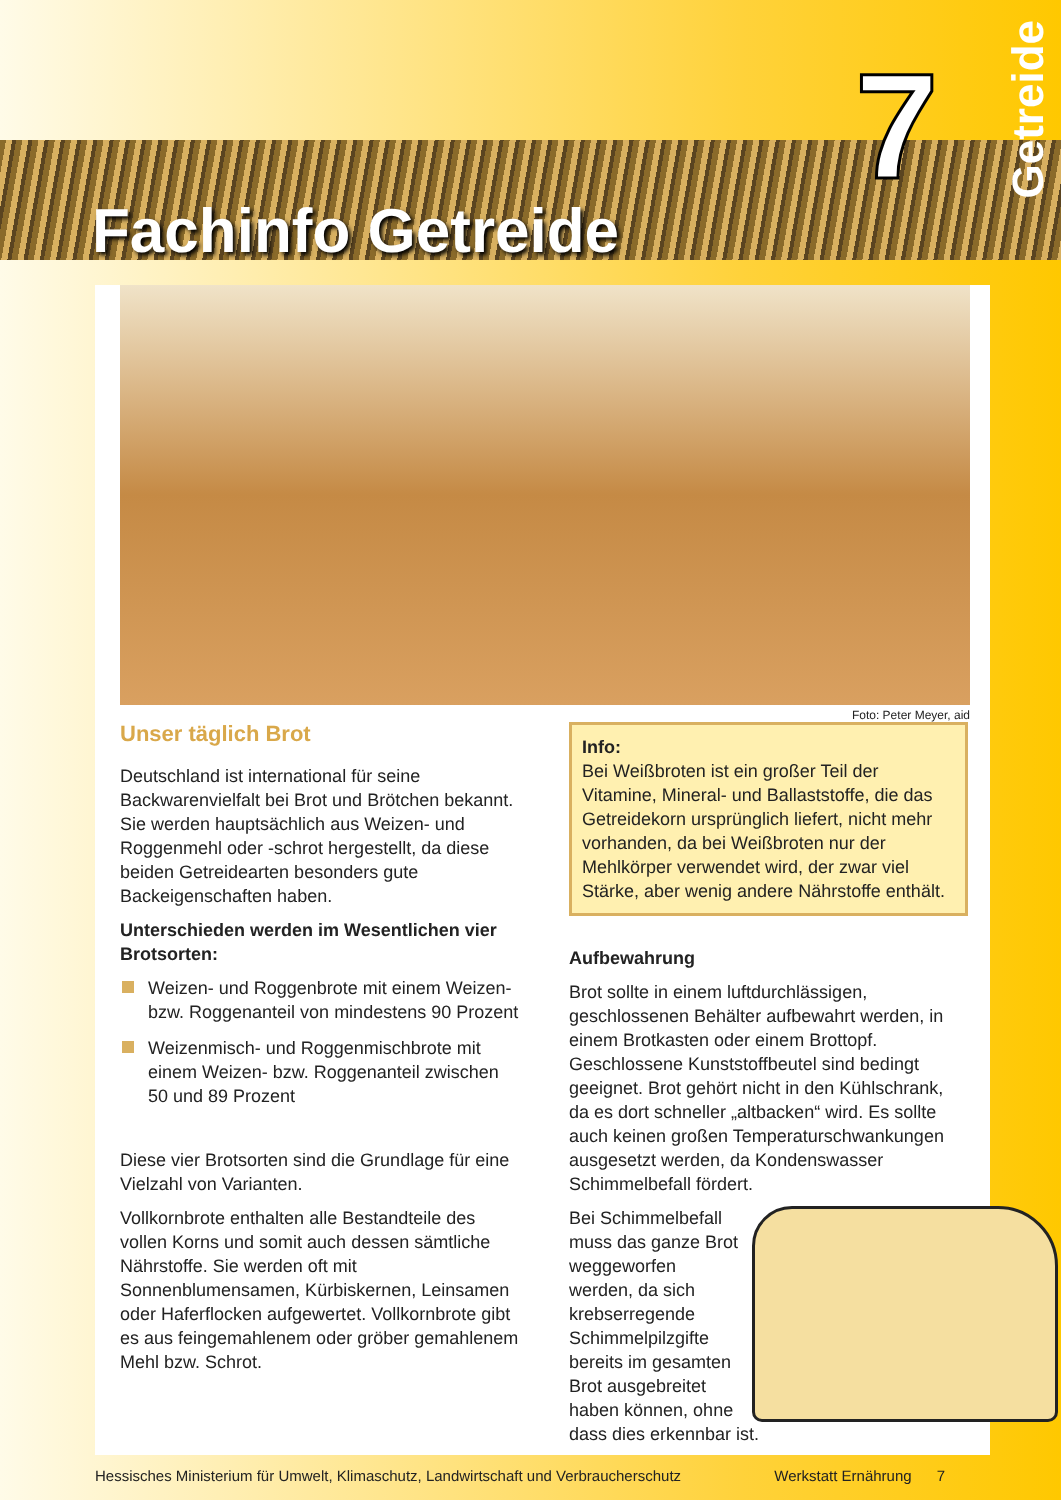Fachinfo Getreide
7
Getreide
Foto: Peter Meyer, aid
Unser täglich Brot
Deutschland ist international für seine Backwarenvielfalt bei Brot und Brötchen bekannt. Sie werden hauptsächlich aus Weizen- und Roggenmehl oder -schrot hergestellt, da diese beiden Getreidearten besonders gute Backeigenschaften haben.
Unterschieden werden im Wesentlichen vier Brotsorten:
Weizen- und Roggenbrote mit einem Weizen- bzw. Roggenanteil von mindestens 90 Prozent
Weizenmisch- und Roggenmischbrote mit einem Weizen- bzw. Roggenanteil zwischen 50 und 89 Prozent
Diese vier Brotsorten sind die Grundlage für eine Vielzahl von Varianten.
Vollkornbrote enthalten alle Bestandteile des vollen Korns und somit auch dessen sämtliche Nährstoffe. Sie werden oft mit Sonnenblumensamen, Kürbiskernen, Leinsamen oder Haferflocken aufgewertet. Vollkornbrote gibt es aus feingemahlenem oder gröber gemahlenem Mehl bzw. Schrot.
Info:
Bei Weißbroten ist ein großer Teil der Vitamine, Mineral- und Ballaststoffe, die das Getreidekorn ursprünglich liefert, nicht mehr vorhanden, da bei Weißbroten nur der Mehlkörper verwendet wird, der zwar viel Stärke, aber wenig andere Nährstoffe enthält.
Aufbewahrung
Brot sollte in einem luftdurchlässigen, geschlossenen Behälter aufbewahrt werden, in einem Brotkasten oder einem Brottopf. Geschlossene Kunststoffbeutel sind bedingt geeignet. Brot gehört nicht in den Kühlschrank, da es dort schneller „altbacken“ wird. Es sollte auch keinen großen Temperaturschwankungen ausgesetzt werden, da Kondenswasser Schimmelbefall fördert.
Bei Schimmelbefall muss das ganze Brot weggeworfen werden, da sich krebserregende Schimmelpilzgifte bereits im gesamten Brot ausgebreitet haben können, ohne dass dies erkennbar ist.
Hessisches Ministerium für Umwelt, Klimaschutz, Landwirtschaft und Verbraucherschutz Werkstatt Ernährung 7